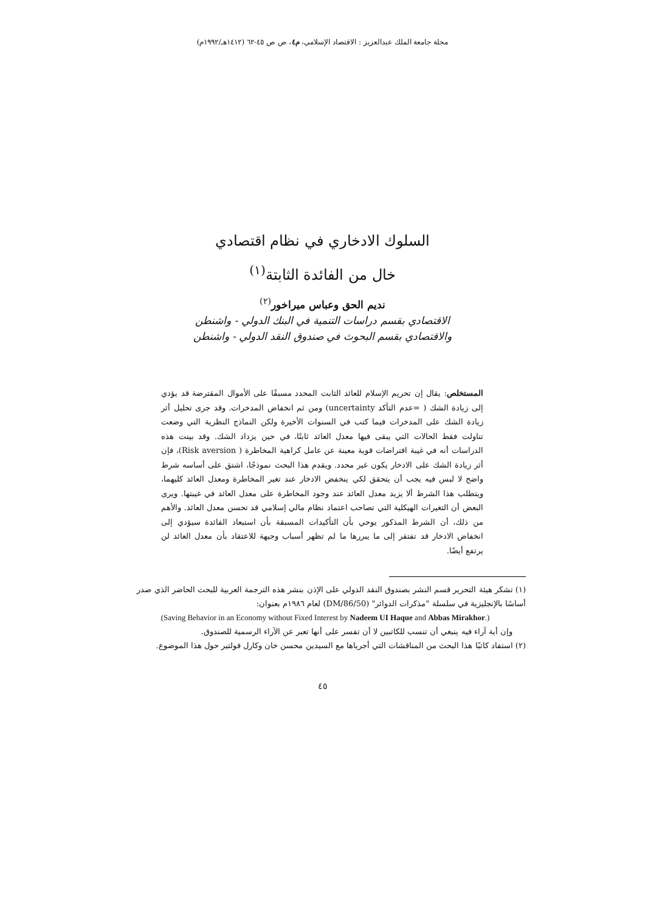مجلة جامعة الملك عبدالعزيز : الاقتصاد الإسلامي، م٤، ص ص ٤٥-٦٢ (١٤١٢هـ/١٩٩٢م)
السلوك الادخاري في نظام اقتصادي
خال من الفائدة الثابتة<sup>(١)</sup>
نديم الحق وعباس ميراخور<sup>(٢)</sup>
الاقتصادي بقسم دراسات التنمية في البنك الدولي - واشنطن
والاقتصادي بقسم البحوث في صندوق النقد الدولي - واشنطن
المستخلص: يقال إن تحريم الإسلام للعائد الثابت المحدد مسبقًا على الأموال المقترضة قد يؤدي إلى زيادة الشك ( =عدم التأكد uncertainty) ومن ثم انخفاض المدخرات. وقد جرى تحليل أثر زيادة الشك على المدخرات فيما كتب في السنوات الأخيرة ولكن النماذج النظرية التي وضعت تناولت فقط الحالات التي يبقى فيها معدل العائد ثابتًا، في حين يزداد الشك. وقد بينت هذه الدراسات أنه في غيبة افتراضات قوية معينة عن عامل كراهية المخاطرة ( Risk aversion)، فإن أثر زيادة الشك على الادخار يكون غير محدد. ويقدم هذا البحث نموذجًا، اشتق على أساسه شرط واضح لا لبس فيه يجب أن يتحقق لكي ينخفض الادخار عند تغير المخاطرة ومعدل العائد كليهما، ويتطلب هذا الشرط ألا يزيد معدل العائد عند وجود المخاطرة على معدل العائد في غيبتها. ويرى البعض أن التغيرات الهيكلية التي تصاحب اعتماد نظام مالي إسلامي قد تحسن معدل العائد. والأهم من ذلك، أن الشرط المذكور يوحي بأن التأكيدات المسبقة بأن استبعاد الفائدة سيؤدي إلى انخفاض الادخار قد تفتقر إلى ما يبررها ما لم تظهر أسباب وجيهة للاعتقاد بأن معدل العائد لن يرتفع أيضًا.
(١) تشكر هيئة التحرير قسم النشر بصندوق النقد الدولي على الإذن بنشر هذه الترجمة العربية للبحث الحاضر الذي صدر أساسًا بالإنجليزية في سلسلة "مذكرات الدوائر" (DM/86/50) لعام ١٩٨٦م بعنوان:
(Saving Behavior in an Economy without Fixed Interest by Nadeem UI Haque and Abbas Mirakhor.)
وإن أية آراء فيه ينبغي أن تنسب للكاتبين لا أن تفسر على أنها تعبر عن الآراء الرسمية للصندوق.
(٢) استفاد كاتبًا هذا البحث من المناقشات التي أجرياها مع السيدين محسن خان وكارل فولتير حول هذا الموضوع.
٤٥